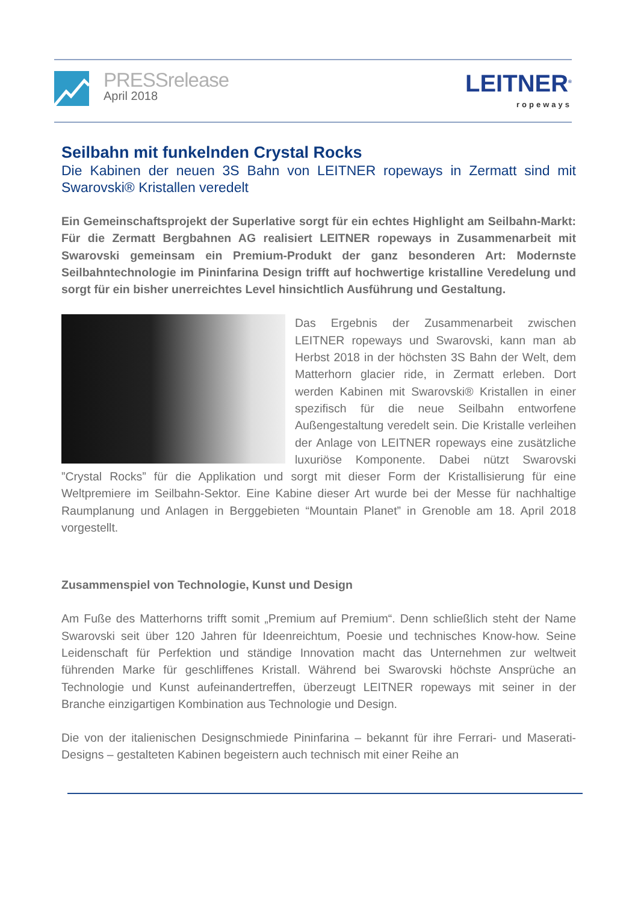PRESSrelease
April 2018
LEITNER<sup>®</sup>
ropeways
Seilbahn mit funkelnden Crystal Rocks
Die Kabinen der neuen 3S Bahn von LEITNER ropeways in Zermatt sind mit Swarovski® Kristallen veredelt
Ein Gemeinschaftsprojekt der Superlative sorgt für ein echtes Highlight am Seilbahn-Markt: Für die Zermatt Bergbahnen AG realisiert LEITNER ropeways in Zusammenarbeit mit Swarovski gemeinsam ein Premium-Produkt der ganz besonderen Art: Modernste Seilbahntechnologie im Pininfarina Design trifft auf hochwertige kristalline Veredelung und sorgt für ein bisher unerreichtes Level hinsichtlich Ausführung und Gestaltung.
Das Ergebnis der Zusammenarbeit zwischen LEITNER ropeways und Swarovski, kann man ab Herbst 2018 in der höchsten 3S Bahn der Welt, dem Matterhorn glacier ride, in Zermatt erleben. Dort werden Kabinen mit Swarovski® Kristallen in einer spezifisch für die neue Seilbahn entworfene Außengestaltung veredelt sein. Die Kristalle verleihen der Anlage von LEITNER ropeways eine zusätzliche luxuriöse Komponente. Dabei nützt Swarovski ”Crystal Rocks” für die Applikation und sorgt mit dieser Form der Kristallisierung für eine Weltpremiere im Seilbahn-Sektor. Eine Kabine dieser Art wurde bei der Messe für nachhaltige Raumplanung und Anlagen in Berggebieten “Mountain Planet” in Grenoble am 18. April 2018 vorgestellt.
Zusammenspiel von Technologie, Kunst und Design
Am Fuße des Matterhorns trifft somit „Premium auf Premium“. Denn schließlich steht der Name Swarovski seit über 120 Jahren für Ideenreichtum, Poesie und technisches Know-how. Seine Leidenschaft für Perfektion und ständige Innovation macht das Unternehmen zur weltweit führenden Marke für geschliffenes Kristall. Während bei Swarovski höchste Ansprüche an Technologie und Kunst aufeinandertreffen, überzeugt LEITNER ropeways mit seiner in der Branche einzigartigen Kombination aus Technologie und Design.
Die von der italienischen Designschmiede Pininfarina – bekannt für ihre Ferrari- und Maserati-Designs – gestalteten Kabinen begeistern auch technisch mit einer Reihe an